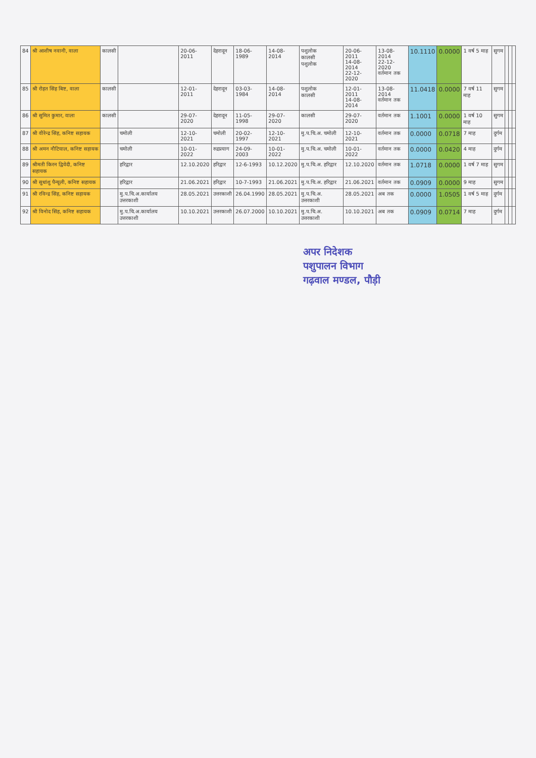| 84 | श्री आशीष नवानी, वाला | कालसी | | 20-06-2011 | देहरादून | 18-06-1989 | 14-08-2014 | पशुलोक कालसी पशुलोक | 20-06-2011 14-08-2014 22-12-2020 | 13-08-2014 22-12-2020 वर्तमान तक | 10.1110 | 0.0000 | 1 वर्ष 5 माह | सुगम | | | |
| 85 | श्री रोहत सिंह बिष्ट, वाला | कालसी | | 12-01-2011 | देहरादून | 03-03-1984 | 14-08-2014 | पशुलोक कालसी | 12-01-2011 14-08-2014 | 13-08-2014 वर्तमान तक | 11.0418 | 0.0000 | 7 वर्ष 11 माह | सुगम | | | |
| 86 | श्री सुमित कुमार, वाला | कालसी | | 29-07-2020 | देहरादून | 11-05-1998 | 29-07-2020 | कालसी | 29-07-2020 | वर्तमान तक | 1.1001 | 0.0000 | 1 वर्ष 10 माह | सुगम | | | |
| 87 | श्री वीरेन्द्र सिंह, कनिष्ट सहायक | | चमोली | 12-10-2021 | चमोली | 20-02-1997 | 12-10-2021 | मु.प.चि.अ. चमोली | 12-10-2021 | वर्तमान तक | 0.0000 | 0.0718 | 7 माह | दुर्गम | | | |
| 88 | श्री अमन नौटियाल, कनिष्ट सहायक | | चमोली | 10-01-2022 | रुद्रप्रयाग | 24-09-2003 | 10-01-2022 | मु.प.चि.अ. चमोली | 10-01-2022 | वर्तमान तक | 0.0000 | 0.0420 | 4 माह | दुर्गम | | | |
| 89 | श्रीमती किरन द्विवेदी, कनिष्ट सहायक | | हरिद्वार | 12.10.2020 | हरिद्वार | 12-6-1993 | 10.12.2020 | मु.प.चि.अ. हरिद्वार | 12.10.2020 | वर्तमान तक | 1.0718 | 0.0000 | 1 वर्ष 7 माह | सुगम | | | |
| 90 | श्री सुधांशु पैन्यूली, कनिष्ट सहायक | | हरिद्वार | 21.06.2021 | हरिद्वार | 10-7-1993 | 21.06.2021 | मु.प.चि.अ. हरिद्वार | 21.06.2021 | वर्तमान तक | 0.0909 | 0.0000 | 9 माह | सुगम | | | |
| 91 | श्री रविन्द्र सिंह, कनिष्ट सहायक | | मु.प.चि.अ.कार्यालय उत्तरकाशी | 28.05.2021 | उत्तरकाशी | 26.04.1990 | 28.05.2021 | मु.प.चि.अ. उत्तरकाशी | 28.05.2021 | अब तक | 0.0000 | 1.0505 | 1 वर्ष 5 माह | दुर्गम | | | |
| 92 | श्री विनोद सिंह, कनिष्ट सहायक | | मु.प.चि.अ.कार्यालय उत्तरकाशी | 10.10.2021 | उत्तरकाशी | 26.07.2000 | 10.10.2021 | मु.प.चि.अ. उत्तरकाशी | 10.10.2021 | अब तक | 0.0909 | 0.0714 | 7 माह | दुर्गम | | | |
अपर निदेशक
पशुपालन विभाग
गढ़वाल मण्डल, पौड़ी